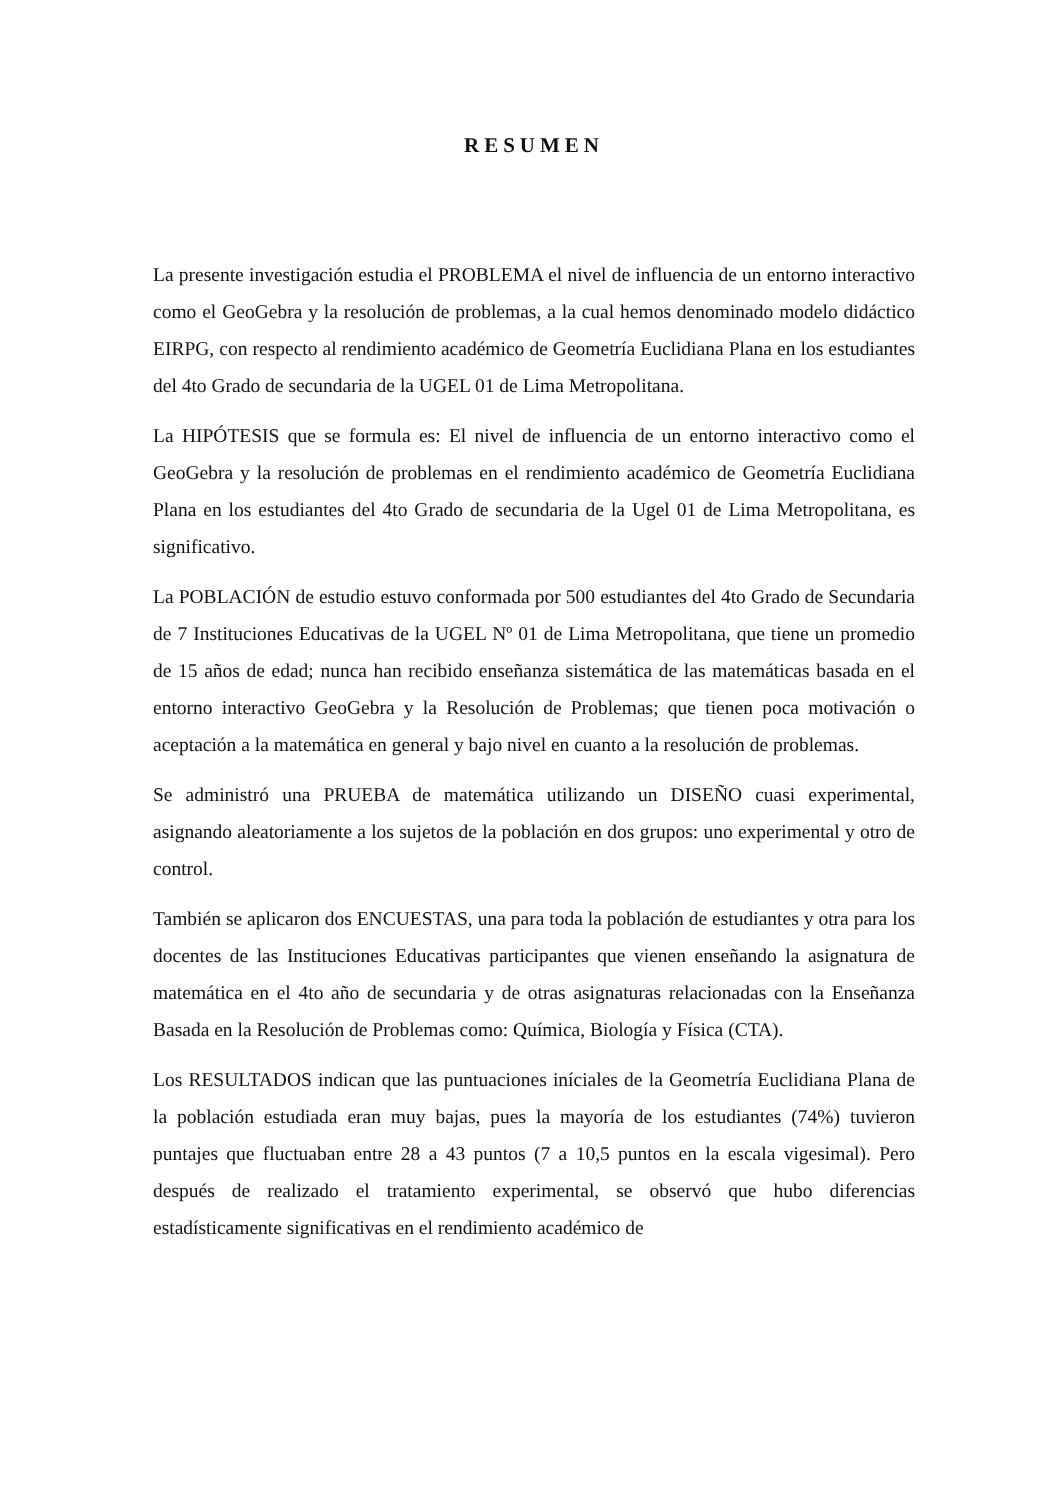RESUMEN
La presente investigación estudia el PROBLEMA el nivel de influencia de un entorno interactivo como el GeoGebra y la resolución de problemas, a la cual hemos denominado modelo didáctico EIRPG, con respecto al rendimiento académico de Geometría Euclidiana Plana en los estudiantes del 4to Grado de secundaria de la UGEL 01 de Lima Metropolitana.
La HIPÓTESIS que se formula es: El nivel de influencia de un entorno interactivo como el GeoGebra y la resolución de problemas en el rendimiento académico de Geometría Euclidiana Plana en los estudiantes del 4to Grado de secundaria de la Ugel 01 de Lima Metropolitana, es significativo.
La POBLACIÓN de estudio estuvo conformada por 500 estudiantes del 4to Grado de Secundaria de 7 Instituciones Educativas de la UGEL Nº 01 de Lima Metropolitana, que tiene un promedio de 15 años de edad; nunca han recibido enseñanza sistemática de las matemáticas basada en el entorno interactivo GeoGebra y la Resolución de Problemas; que tienen poca motivación o aceptación a la matemática en general y bajo nivel en cuanto a la resolución de problemas.
Se administró una PRUEBA de matemática utilizando un DISEÑO cuasi experimental, asignando aleatoriamente a los sujetos de la población en dos grupos: uno experimental y otro de control.
También se aplicaron dos ENCUESTAS, una para toda la población de estudiantes y otra para los docentes de las Instituciones Educativas participantes que vienen enseñando la asignatura de matemática en el 4to año de secundaria y de otras asignaturas relacionadas con la Enseñanza Basada en la Resolución de Problemas como: Química, Biología y Física (CTA).
Los RESULTADOS indican que las puntuaciones iníciales de la Geometría Euclidiana Plana de la población estudiada eran muy bajas, pues la mayoría de los estudiantes (74%) tuvieron puntajes que fluctuaban entre 28 a 43 puntos (7 a 10,5 puntos en la escala vigesimal). Pero después de realizado el tratamiento experimental, se observó que hubo diferencias estadísticamente significativas en el rendimiento académico de